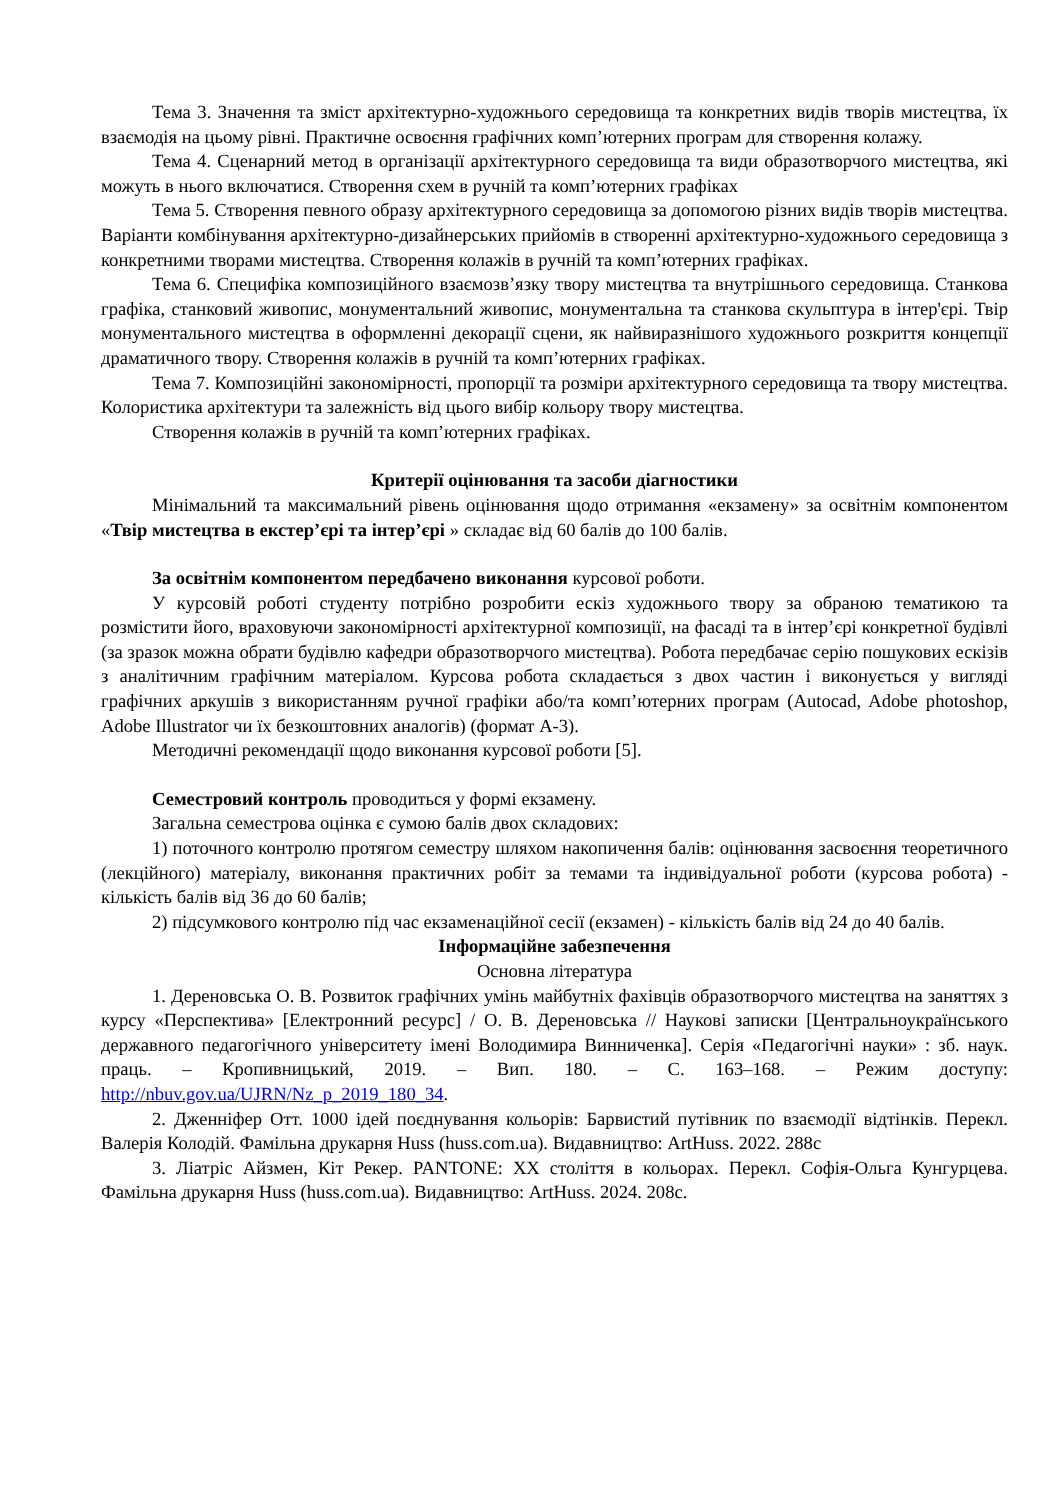Тема 3. Значення та зміст архітектурно-художнього середовища та конкретних видів творів мистецтва, їх взаємодія на цьому рівні. Практичне освоєння графічних комп’ютерних програм для створення колажу.
Тема 4. Сценарний метод в організації архітектурного середовища та види образотворчого мистецтва, які можуть в нього включатися. Створення схем в ручній та комп’ютерних графіках
Тема 5. Створення певного образу архітектурного середовища за допомогою різних видів творів мистецтва. Варіанти комбінування архітектурно-дизайнерських прийомів в створенні архітектурно-художнього середовища з конкретними творами мистецтва. Створення колажів в ручній та комп’ютерних графіках.
Тема 6. Специфіка композиційного взаємозв’язку твору мистецтва та внутрішнього середовища. Станкова графіка, станковий живопис, монументальний живопис, монументальна та станкова скульптура в інтер'єрі. Твір монументального мистецтва в оформленні декорації сцени, як найвиразнішого художнього розкриття концепції драматичного твору. Створення колажів в ручній та комп’ютерних графіках.
Тема 7. Композиційні закономірності, пропорції та розміри архітектурного середовища та твору мистецтва. Колористика архітектури та залежність від цього вибір кольору твору мистецтва.
Створення колажів в ручній та комп’ютерних графіках.
Критерії оцінювання та засоби діагностики
Мінімальний та максимальний рівень оцінювання щодо отримання «екзамену» за освітнім компонентом «Твір мистецтва в екстер’єрі та інтер’єрі » складає від 60 балів до 100 балів.
За освітнім компонентом передбачено виконання курсової роботи.
У курсовій роботі студенту потрібно розробити ескіз художнього твору за обраною тематикою та розмістити його, враховуючи закономірності архітектурної композиції, на фасаді та в інтер’єрі конкретної будівлі (за зразок можна обрати будівлю кафедри образотворчого мистецтва). Робота передбачає серію пошукових ескізів з аналітичним графічним матеріалом. Курсова робота складається з двох частин і виконується у вигляді графічних аркушів з використанням ручної графіки або/та комп’ютерних програм (Autocad, Adobe photoshop, Adobe Illustrator чи їх безкоштовних аналогів) (формат А-3).
Методичні рекомендації щодо виконання курсової роботи [5].
Семестровий контроль проводиться у формі екзамену.
Загальна семестрова оцінка є сумою балів двох складових:
1) поточного контролю протягом семестру шляхом накопичення балів: оцінювання засвоєння теоретичного (лекційного) матеріалу, виконання практичних робіт за темами та індивідуальної роботи (курсова робота) - кількість балів від 36 до 60 балів;
2) підсумкового контролю під час екзаменаційної сесії (екзамен) - кількість балів від 24 до 40 балів.
Інформаційне забезпечення
Основна література
1. Дереновська О. В. Розвиток графічних умінь майбутніх фахівців образотворчого мистецтва на заняттях з курсу «Перспектива» [Електронний ресурс] / О. В. Дереновська // Наукові записки [Центральноукраїнського державного педагогічного університету імені Володимира Винниченка]. Серія «Педагогічні науки» : зб. наук. праць. – Кропивницький, 2019. – Вип. 180. – С. 163–168. – Режим доступу: http://nbuv.gov.ua/UJRN/Nz_p_2019_180_34.
2. Дженніфер Отт. 1000 ідей поєднування кольорів: Барвистий путівник по взаємодії відтінків. Перекл. Валерія Колодій. Фамільна друкарня Huss (huss.com.ua). Видавництво: ArtHuss. 2022. 288с
3. Ліатріс Айзмен, Кіт Рекер. PANTONE: XX століття в кольорах. Перекл. Софія-Ольга Кунгурцева. Фамільна друкарня Huss (huss.com.ua). Видавництво: ArtHuss. 2024. 208с.